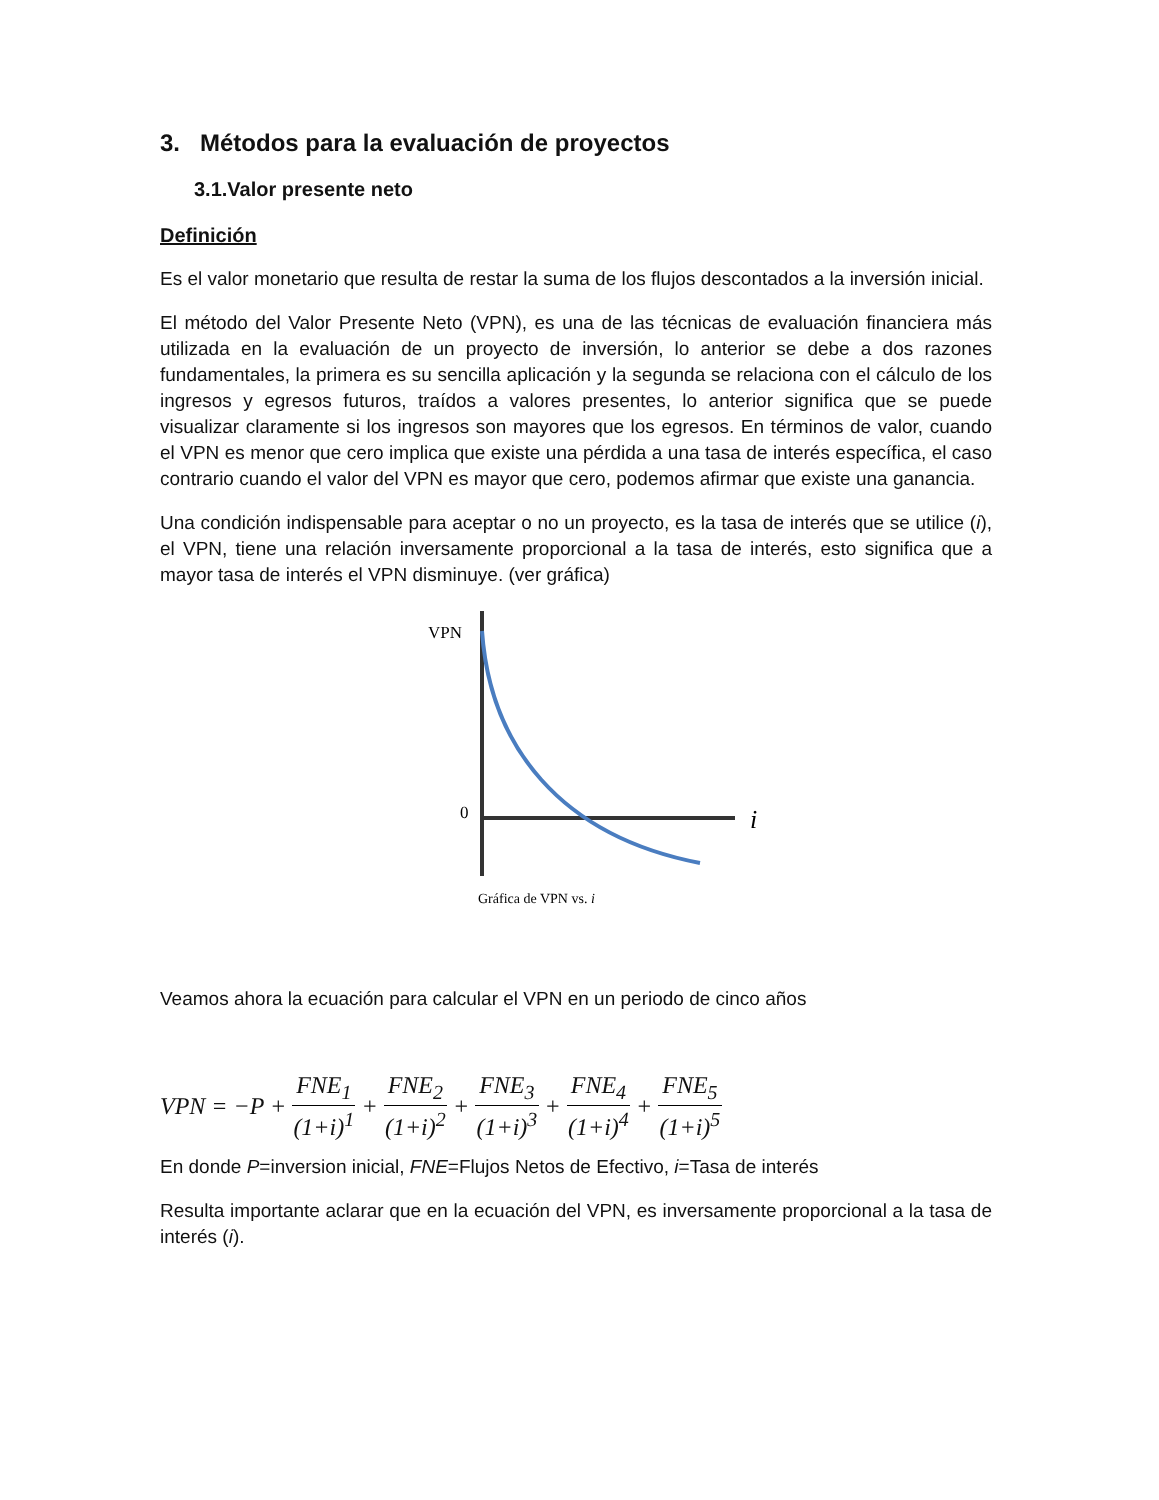3. Métodos para la evaluación de proyectos
3.1.Valor presente neto
Definición
Es el valor monetario que resulta de restar la suma de los flujos descontados a la inversión inicial.
El método del Valor Presente Neto (VPN), es una de las técnicas de evaluación financiera más utilizada en la evaluación de un proyecto de inversión, lo anterior se debe a dos razones fundamentales, la primera es su sencilla aplicación y la segunda se relaciona con el cálculo de los ingresos y egresos futuros, traídos a valores presentes, lo anterior significa que se puede visualizar claramente si los ingresos son mayores que los egresos. En términos de valor, cuando el VPN es menor que cero implica que existe una pérdida a una tasa de interés específica, el caso contrario cuando el valor del VPN es mayor que cero, podemos afirmar que existe una ganancia.
Una condición indispensable para aceptar o no un proyecto, es la tasa de interés que se utilice (i), el VPN, tiene una relación inversamente proporcional a la tasa de interés, esto significa que a mayor tasa de interés el VPN disminuye. (ver gráfica)
VPN
0
i
Gráfica de VPN vs. i
Veamos ahora la ecuación para calcular el VPN en un periodo de cinco años
VPN = −P + FNE<sub>1</sub> (1+i)<sup>1</sup> + FNE<sub>2</sub> (1+i)<sup>2</sup> + FNE<sub>3</sub> (1+i)<sup>3</sup> + FNE<sub>4</sub> (1+i)<sup>4</sup> + FNE<sub>5</sub> (1+i)<sup>5</sup>
En donde P=inversion inicial, FNE=Flujos Netos de Efectivo, i=Tasa de interés
Resulta importante aclarar que en la ecuación del VPN, es inversamente proporcional a la tasa de interés (i).